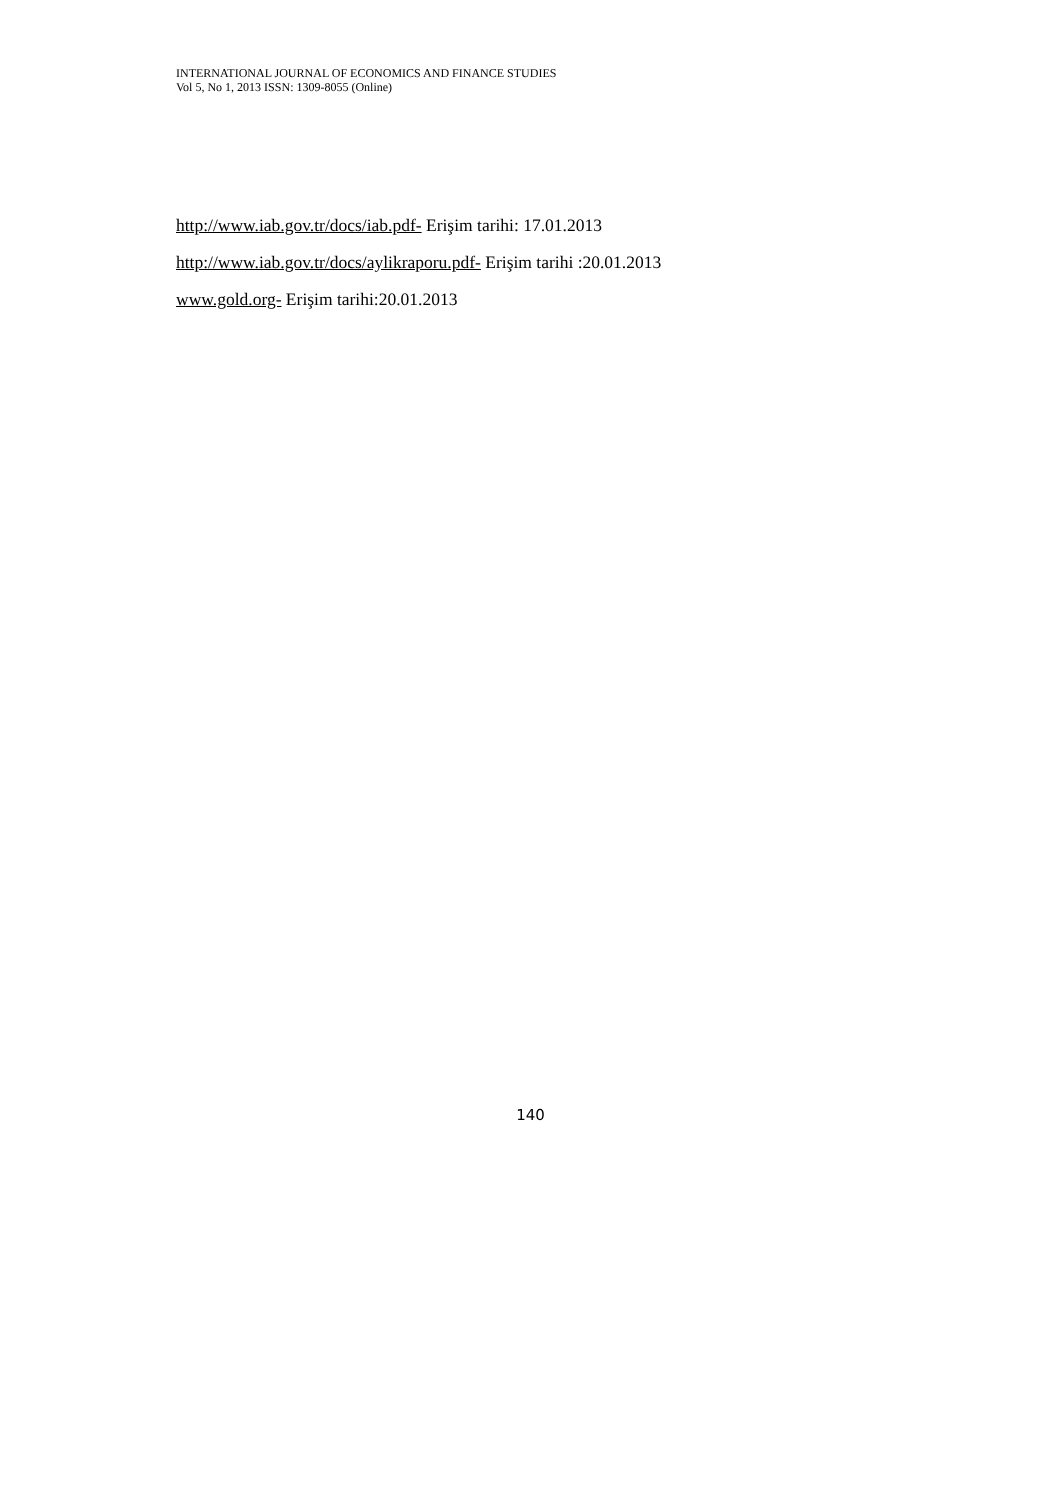INTERNATIONAL JOURNAL OF ECONOMICS AND FINANCE STUDIES
Vol 5, No 1, 2013 ISSN: 1309-8055 (Online)
http://www.iab.gov.tr/docs/iab.pdf- Erişim tarihi: 17.01.2013
http://www.iab.gov.tr/docs/aylikraporu.pdf- Erişim tarihi :20.01.2013
www.gold.org- Erişim tarihi:20.01.2013
140